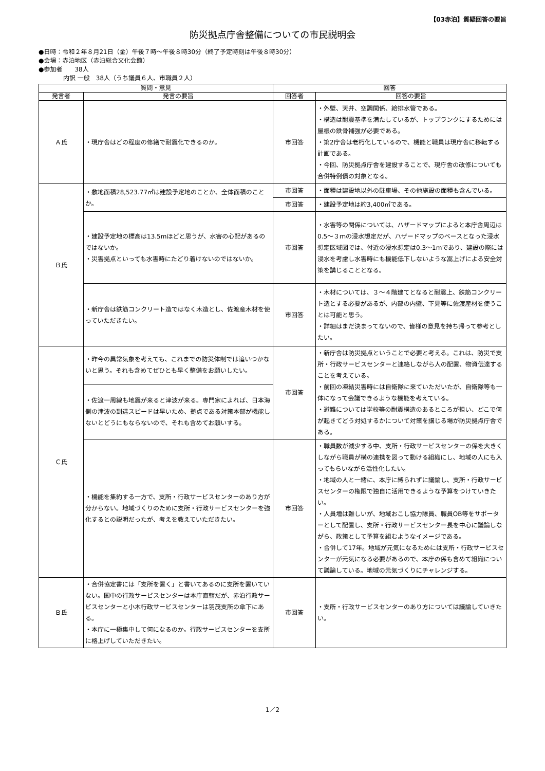【03赤泊】質疑回答の要旨
防災拠点庁舎整備についての市民説明会
●日時：令和２年８月21日（金）午後７時～午後８時30分（終了予定時刻は午後８時30分）
●会場：赤泊地区（赤泊総合文化会館）
●参加者　　38人
　　　　内訳 一般　38人（うち議員６人、市職員２人）
| 質問・意見 | | 回答 | |
| --- | --- | --- | --- |
| 発言者 | 発言の要旨 | 回答者 | 回答の要旨 |
| Ａ氏 | ・現庁舎はどの程度の修繕で耐震化できるのか。 | 市回答 | ・外壁、天井、空調関係、給排水管である。 ・構造は耐震基準を満たしているが、トップランクにするためには屋根の鉄骨補強が必要である。 ・第2庁舎は老朽化しているので、機能と職員は現庁舎に移転する計画である。 ・今回、防災拠点庁舎を建設することで、現庁舎の改修についても合併特例債の対象となる。 |
| Ｂ氏 | ・敷地面積28,523.77㎡は建設予定地のことか、全体面積のことか。 | 市回答 | ・面積は建設地以外の駐車場、その他施設の面積も含んでいる。 |
| | | 市回答 | ・建設予定地は約3,400㎡である。 |
| | ・建設予定地の標高は13.5mほどと思うが、水害の心配があるのではないか。 ・災害拠点といっても水害時にたどり着けないのではないか。 | 市回答 | ・水害等の関係については、ハザードマップによると本庁舎周辺は0.5～３ｍの浸水想定だが、ハザードマップのベースとなった浸水想定区域図では、付近の浸水想定は0.3～1mであり、建設の際には浸水を考慮し水害時にも機能低下しないような嵩上げによる安全対策を講じることとなる。 |
| | ・新庁舎は鉄筋コンクリート造ではなく木造とし、佐渡産木材を使っていただきたい。 | 市回答 | ・木材については、３～４階建てとなると耐震上、鉄筋コンクリート造とする必要があるが、内部の内壁、下見等に佐渡産材を使うことは可能と思う。 ・詳細はまだ決まってないので、皆様の意見を持ち帰って参考としたい。 |
| Ｃ氏 | ・昨今の異常気象を考えても、これまでの防災体制では追いつかないと思う。それも含めてぜひとも早く整備をお願いしたい。 | 市回答 | ・新庁舎は防災拠点ということで必要と考える。これは、防災で支所・行政サービスセンターと連絡しながら人の配置、物資伝達することを考えている。 ・前回の凍結災害時には自衛隊に来ていただいたが、自衛隊等も一体になって会議できるような機能を考えている。 ・避難については学校等の耐震構造のあるところが担い、どこで何が起きてどう対処するかについて対策を講じる場が防災拠点庁舎である。 |
| | ・佐渡一周線も地震が来ると津波が来る。専門家によれば、日本海側の津波の到達スピードは早いため、拠点である対策本部が機能しないとどうにもならないので、それも含めてお願いする。 | | |
| | ・機能を集約する一方で、支所・行政サービスセンターのあり方が分からない。地域づくりのために支所・行政サービスセンターを強化するとの説明だったが、考えを教えていただきたい。 | 市回答 | ・職員数が減少する中、支所・行政サービスセンターの係を大きくしながら職員が横の連携を図って動ける組織にし、地域の人にも入ってもらいながら活性化したい。 ・地域の人と一緒に、本庁に縛られずに議論し、支所・行政サービスセンターの権限で独自に活用できるような予算をつけていきたい。 ・人員増は難しいが、地域おこし協力隊員、職員OB等をサポーターとして配置し、支所・行政サービスセンター長を中心に議論しながら、政策として予算を組むようなイメージである。 ・合併して17年。地域が元気になるためには支所・行政サービスセンターが元気になる必要があるので、本庁の係も含めて組織について議論している。地域の元気づくりにチャレンジする。 |
| Ｂ氏 | ・合併協定書には「支所を置く」と書いてあるのに支所を置いていない。国中の行政サービスセンターは本庁直轄だが、赤泊行政サービスセンターと小木行政サービスセンターは羽茂支所の傘下にある。 ・本庁に一極集中して何になるのか。行政サービスセンターを支所に格上げしていただきたい。 | 市回答 | ・支所・行政サービスセンターのあり方については議論していきたい。 |
1／2